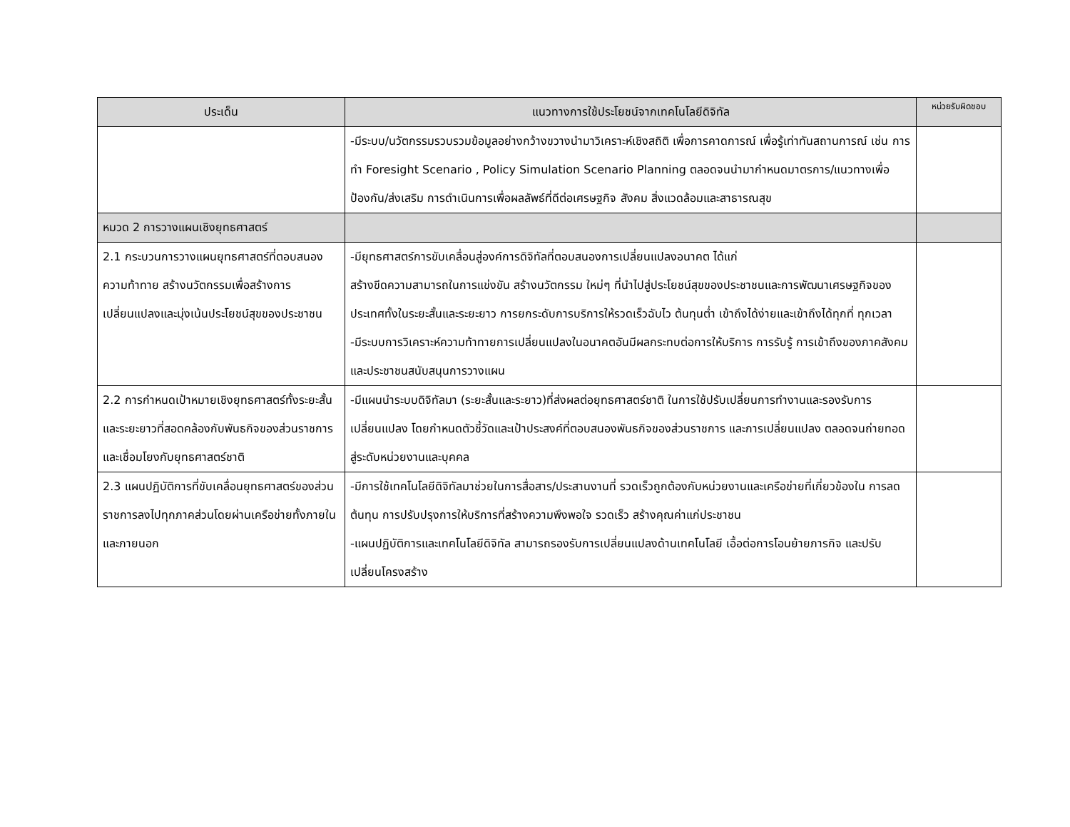| ประเด็น | แนวทางการใช้ประโยชน์จากเทคโนโลยีดิจิทัล | หน่วยรับผิดชอบ |
| --- | --- | --- |
| | -มีระบบ/นวัตกรรมรวบรวมข้อมูลอย่างกว้างขวางนำมาวิเคราะห์เชิงสถิติ เพื่อการคาดการณ์ เพื่อรู้เท่าทันสถานการณ์ เช่น การทำ Foresight Scenario , Policy Simulation Scenario Planning ตลอดจนนำมากำหนดมาตรการ/แนวทางเพื่อป้องกัน/ส่งเสริม การดำเนินการเพื่อผลลัพธ์ที่ดีต่อเศรษฐกิจ สังคม สิ่งแวดล้อมและสาธารณสุข | |
| หมวด 2 การวางแผนเชิงยุทธศาสตร์ | | |
| 2.1 กระบวนการวางแผนยุทธศาสตร์ที่ตอบสนองความท้าทาย สร้างนวัตกรรมเพื่อสร้างการเปลี่ยนแปลงและมุ่งเน้นประโยชน์สุขของประชาชน | -มียุทธศาสตร์การขับเคลื่อนสู่องค์การดิจิทัลที่ตอบสนองการเปลี่ยนแปลงอนาคต ได้แก่ สร้างขีดความสามารถในการแข่งขัน สร้างนวัตกรรม ใหม่ๆ ที่นำไปสู่ประโยชน์สุขของประชาชนและการพัฒนาเศรษฐกิจของประเทศทั้งในระยะสั้นและระยะยาว การยกระดับการบริการให้รวดเร็วฉับไว ต้นทุนต่ำ เข้าถึงได้ง่ายและเข้าถึงได้ทุกที่ ทุกเวลา -มีระบบการวิเคราะห์ความท้าทายการเปลี่ยนแปลงในอนาคตอันมีผลกระทบต่อการให้บริการ การรับรู้ การเข้าถึงของภาคสังคมและประชาชนสนับสนุนการวางแผน | |
| 2.2 การกำหนดเป้าหมายเชิงยุทธศาสตร์ทั้งระยะสั้นและระยะยาวที่สอดคล้องกับพันธกิจของส่วนราชการและเชื่อมโยงกับยุทธศาสตร์ชาติ | -มีแผนนำระบบดิจิทัลมา (ระยะสั้นและระยาว)ที่ส่งผลต่อยุทธศาสตร์ชาติ ในการใช้ปรับเปลี่ยนการทำงานและรองรับการเปลี่ยนแปลง โดยกำหนดตัวชี้วัดและเป้าประสงค์ที่ตอบสนองพันธกิจของส่วนราชการ และการเปลี่ยนแปลง ตลอดจนถ่ายทอดสู่ระดับหน่วยงานและบุคคล | |
| 2.3 แผนปฏิบัติการที่ขับเคลื่อนยุทธศาสตร์ของส่วนราชการลงไปทุกภาคส่วนโดยผ่านเครือข่ายทั้งภายในและภายนอก | -มีการใช้เทคโนโลยีดิจิทัลมาช่วยในการสื่อสาร/ประสานงานที่ รวดเร็วถูกต้องกับหน่วยงานและเครือข่ายที่เกี่ยวข้องใน การลดต้นทุน การปรับปรุงการให้บริการที่สร้างความพึงพอใจ รวดเร็ว สร้างคุณค่าแก่ประชาชน -แผนปฏิบัติการและเทคโนโลยีดิจิทัล สามารถรองรับการเปลี่ยนแปลงด้านเทคโนโลยี เอื้อต่อการโอนย้ายภารกิจ และปรับเปลี่ยนโครงสร้าง | |